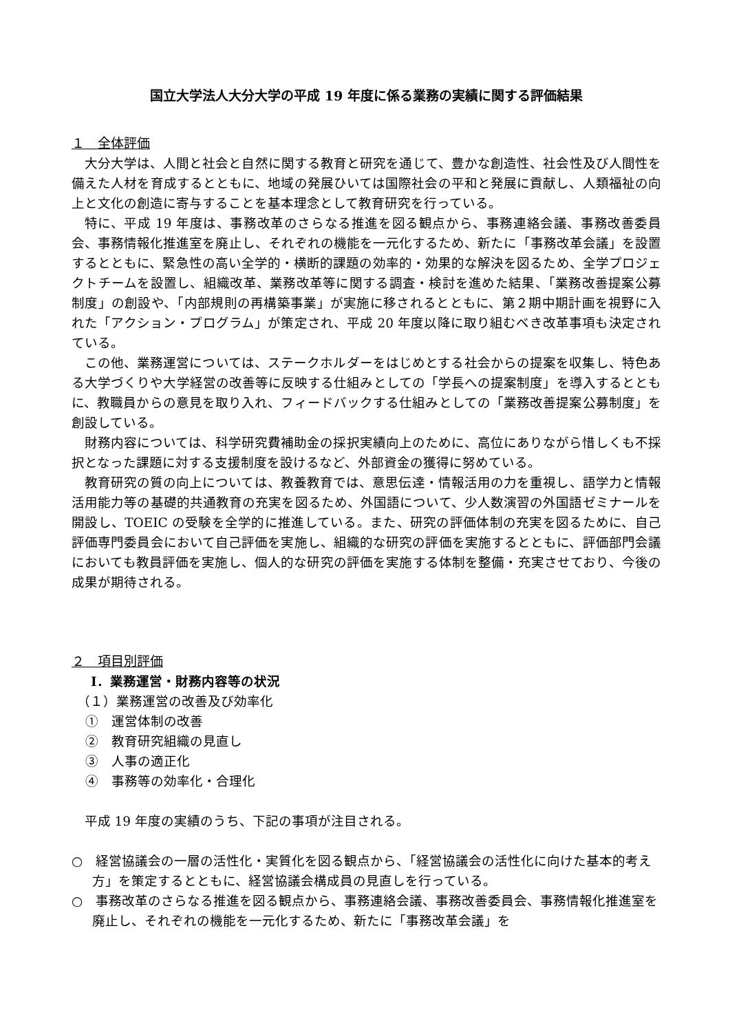国立大学法人大分大学の平成 19 年度に係る業務の実績に関する評価結果
１　全体評価
大分大学は、人間と社会と自然に関する教育と研究を通じて、豊かな創造性、社会性及び人間性を備えた人材を育成するとともに、地域の発展ひいては国際社会の平和と発展に貢献し、人類福祉の向上と文化の創造に寄与することを基本理念として教育研究を行っている。
特に、平成 19 年度は、事務改革のさらなる推進を図る観点から、事務連絡会議、事務改善委員会、事務情報化推進室を廃止し、それぞれの機能を一元化するため、新たに「事務改革会議」を設置するとともに、緊急性の高い全学的・横断的課題の効率的・効果的な解決を図るため、全学プロジェクトチームを設置し、組織改革、業務改革等に関する調査・検討を進めた結果、「業務改善提案公募制度」の創設や、「内部規則の再構築事業」が実施に移されるとともに、第２期中期計画を視野に入れた「アクション・プログラム」が策定され、平成 20 年度以降に取り組むべき改革事項も決定されている。
この他、業務運営については、ステークホルダーをはじめとする社会からの提案を収集し、特色ある大学づくりや大学経営の改善等に反映する仕組みとしての「学長への提案制度」を導入するとともに、教職員からの意見を取り入れ、フィードバックする仕組みとしての「業務改善提案公募制度」を創設している。
財務内容については、科学研究費補助金の採択実績向上のために、高位にありながら惜しくも不採択となった課題に対する支援制度を設けるなど、外部資金の獲得に努めている。
教育研究の質の向上については、教養教育では、意思伝達・情報活用の力を重視し、語学力と情報活用能力等の基礎的共通教育の充実を図るため、外国語について、少人数演習の外国語ゼミナールを開設し、TOEIC の受験を全学的に推進している。また、研究の評価体制の充実を図るために、自己評価専門委員会において自己評価を実施し、組織的な研究の評価を実施するとともに、評価部門会議においても教員評価を実施し、個人的な研究の評価を実施する体制を整備・充実させており、今後の成果が期待される。
２　項目別評価
Ⅰ．業務運営・財務内容等の状況
（１）業務運営の改善及び効率化
①　運営体制の改善
②　教育研究組織の見直し
③　人事の適正化
④　事務等の効率化・合理化
平成 19 年度の実績のうち、下記の事項が注目される。
○　経営協議会の一層の活性化・実質化を図る観点から、「経営協議会の活性化に向けた基本的考え方」を策定するとともに、経営協議会構成員の見直しを行っている。
○　事務改革のさらなる推進を図る観点から、事務連絡会議、事務改善委員会、事務情報化推進室を廃止し、それぞれの機能を一元化するため、新たに「事務改革会議」を